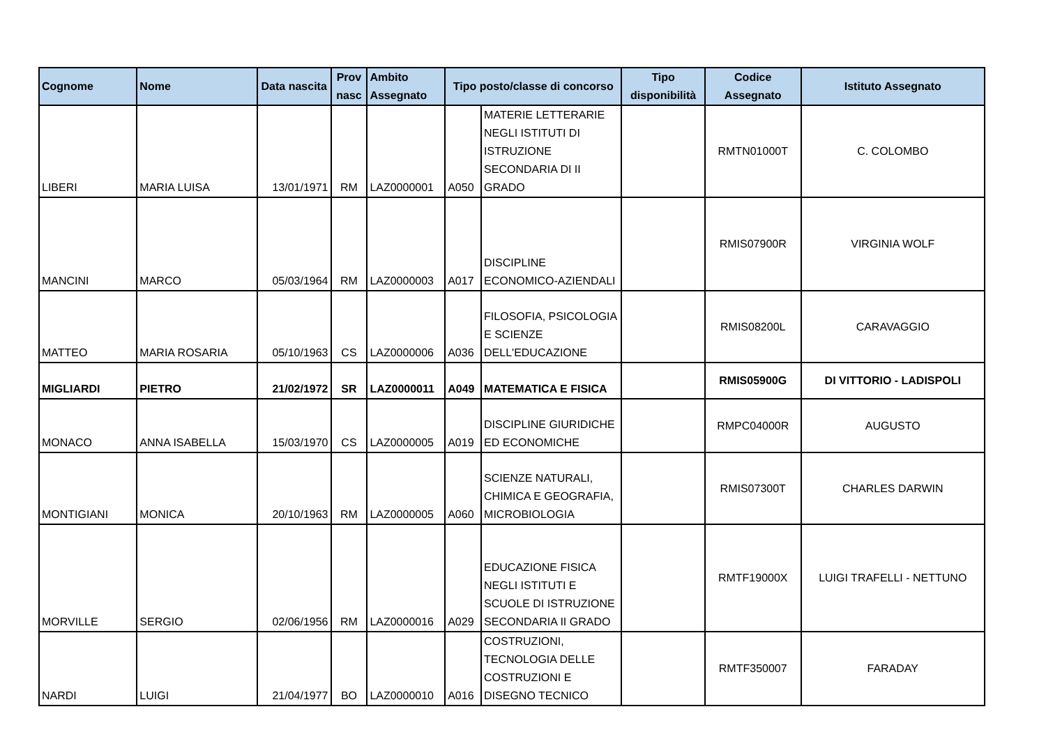| Cognome | Nome | Data nascita | Prov nasc | Ambito Assegnato | Tipo posto/classe di concorso | | Tipo disponibilità | Codice Assegnato | Istituto Assegnato |
| --- | --- | --- | --- | --- | --- | --- | --- | --- | --- |
| LIBERI | MARIA LUISA | 13/01/1971 | RM | LAZ0000001 | A050 | MATERIE LETTERARIE NEGLI ISTITUTI DI ISTRUZIONE SECONDARIA DI II GRADO | | RMTN01000T | C. COLOMBO |
| MANCINI | MARCO | 05/03/1964 | RM | LAZ0000003 | A017 | DISCIPLINE ECONOMICO-AZIENDALI | | RMIS07900R | VIRGINIA WOLF |
| MATTEO | MARIA ROSARIA | 05/10/1963 | CS | LAZ0000006 | A036 | FILOSOFIA, PSICOLOGIA E SCIENZE DELL'EDUCAZIONE | | RMIS08200L | CARAVAGGIO |
| MIGLIARDI | PIETRO | 21/02/1972 | SR | LAZ0000011 | A049 | MATEMATICA E FISICA | | RMIS05900G | DI VITTORIO - LADISPOLI |
| MONACO | ANNA ISABELLA | 15/03/1970 | CS | LAZ0000005 | A019 | DISCIPLINE GIURIDICHE ED ECONOMICHE | | RMPC04000R | AUGUSTO |
| MONTIGIANI | MONICA | 20/10/1963 | RM | LAZ0000005 | A060 | SCIENZE NATURALI, CHIMICA E GEOGRAFIA, MICROBIOLOGIA | | RMIS07300T | CHARLES DARWIN |
| MORVILLE | SERGIO | 02/06/1956 | RM | LAZ0000016 | A029 | EDUCAZIONE FISICA NEGLI ISTITUTI E SCUOLE DI ISTRUZIONE SECONDARIA II GRADO | | RMTF19000X | LUIGI TRAFELLI - NETTUNO |
| NARDI | LUIGI | 21/04/1977 | BO | LAZ0000010 | A016 | COSTRUZIONI, TECNOLOGIA DELLE COSTRUZIONI E DISEGNO TECNICO | | RMTF350007 | FARADAY |